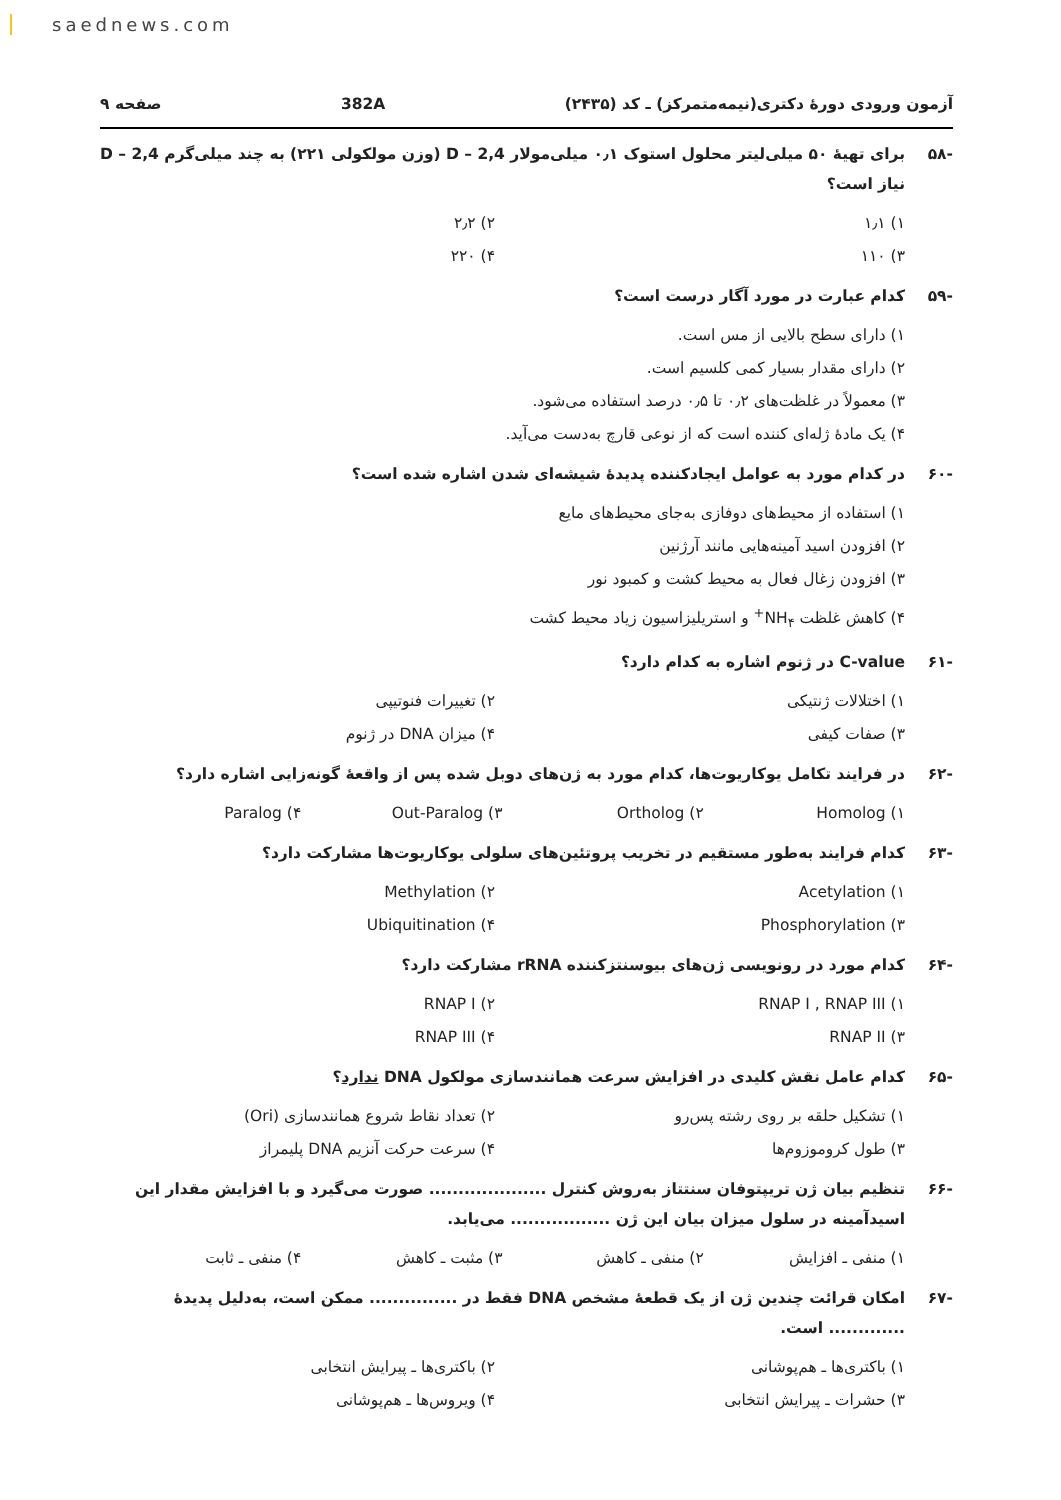saednews.com
آزمون ورودی دورهٔ دکتری(نیمه‌متمرکز) ـ کد (۲۴۳۵) 382A صفحه ۹
-۵۸ برای تهیهٔ ۵۰ میلی‌لیتر محلول استوک ۰٫۱ میلی‌مولار 2,4 – D (وزن مولکولی ۲۲۱) به چند میلی‌گرم 2,4 – D نیاز است؟
۱) ۱٫۱ ۲) ۲٫۲ ۳) ۱۱۰ ۴) ۲۲۰
-۵۹ کدام عبارت در مورد آگار درست است؟
۱) دارای سطح بالایی از مس است.
۲) دارای مقدار بسیار کمی کلسیم است.
۳) معمولاً در غلظت‌های ۰٫۲ تا ۰٫۵ درصد استفاده می‌شود.
۴) یک مادهٔ ژله‌ای کننده است که از نوعی قارچ به‌دست می‌آید.
-۶۰ در کدام مورد به عوامل ایجادکننده پدیدهٔ شیشه‌ای شدن اشاره شده است؟
۱) استفاده از محیط‌های دوفازی به‌جای محیط‌های مایع
۲) افزودن اسید آمینه‌هایی مانند آرژنین
۳) افزودن زغال فعال به محیط کشت و کمبود نور
۴) کاهش غلظت NH<sub>۴</sub><sup>+</sup> و استریلیزاسیون زیاد محیط کشت
-۶۱ C-value در ژنوم اشاره به کدام دارد؟
۱) اختلالات ژنتیکی ۲) تغییرات فنوتیپی ۳) صفات کیفی ۴) میزان DNA در ژنوم
-۶۲ در فرایند تکامل یوکاریوت‌ها، کدام مورد به ژن‌های دوبل شده پس از واقعهٔ گونه‌زایی اشاره دارد؟
۱) Homolog ۲) Ortholog ۳) Out-Paralog ۴) Paralog
-۶۳ کدام فرایند به‌طور مستقیم در تخریب پروتئین‌های سلولی یوکاریوت‌ها مشارکت دارد؟
۱) Acetylation ۲) Methylation ۳) Phosphorylation ۴) Ubiquitination
-۶۴ کدام مورد در رونویسی ژن‌های بیوسنتزکننده rRNA مشارکت دارد؟
۱) RNAP I , RNAP III ۲) RNAP I ۳) RNAP II ۴) RNAP III
-۶۵ کدام عامل نقش کلیدی در افزایش سرعت همانندسازی مولکول DNA ندارد؟
۱) تشکیل حلقه بر روی رشته پس‌رو ۲) تعداد نقاط شروع همانندسازی (Ori) ۳) طول کروموزوم‌ها ۴) سرعت حرکت آنزیم DNA پلیمراز
-۶۶ تنظیم بیان ژن تریپتوفان سنتتاز به‌روش کنترل .................... صورت می‌گیرد و با افزایش مقدار این اسیدآمینه در سلول میزان بیان این ژن ................. می‌یابد.
۱) منفی ـ افزایش ۲) منفی ـ کاهش ۳) مثبت ـ کاهش ۴) منفی ـ ثابت
-۶۷ امکان قرائت چندین ژن از یک قطعهٔ مشخص DNA فقط در ............... ممکن است، به‌دلیل پدیدهٔ ............. است.
۱) باکتری‌ها ـ هم‌پوشانی ۲) باکتری‌ها ـ پیرایش انتخابی ۳) حشرات ـ پیرایش انتخابی ۴) ویروس‌ها ـ هم‌پوشانی